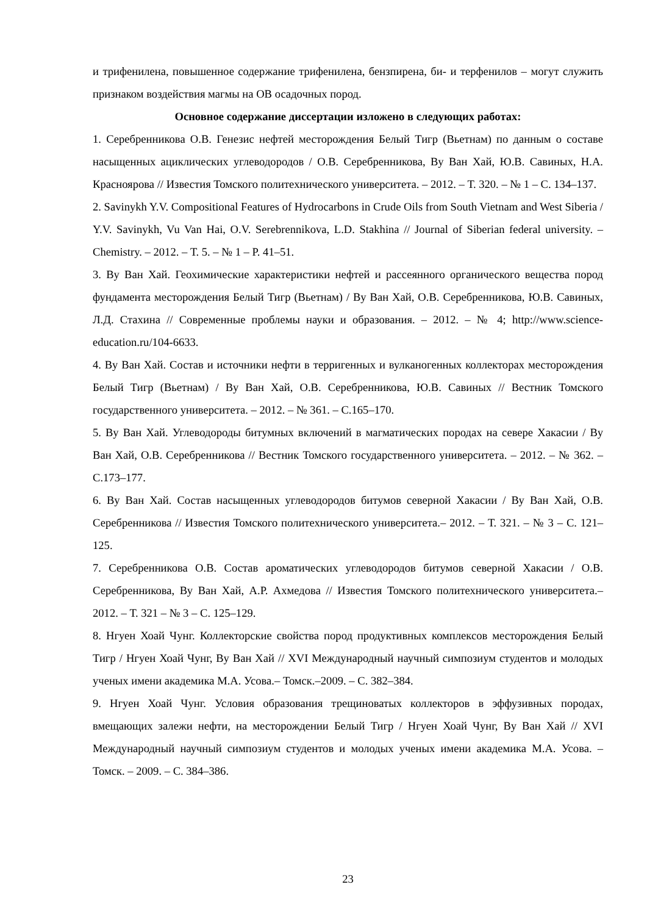и трифенилена, повышенное содержание трифенилена, бензпирена, би- и терфенилов – могут служить признаком воздействия магмы на ОВ осадочных пород.
Основное содержание диссертации изложено в следующих работах:
1. Серебренникова О.В. Генезис нефтей месторождения Белый Тигр (Вьетнам) по данным о составе насыщенных ациклических углеводородов / О.В. Серебренникова, Ву Ван Хай, Ю.В. Савиных, Н.А. Красноярова // Известия Томского политехнического университета. – 2012. – Т. 320. – № 1 – С. 134–137.
2. Savinykh Y.V. Compositional Features of Hydrocarbons in Crude Oils from South Vietnam and West Siberia / Y.V. Savinykh, Vu Van Hai, O.V. Serebrennikova, L.D. Stakhina // Journal of Siberian federal university. – Chemistry. – 2012. – Т. 5. – № 1 – P. 41–51.
3. Ву Ван Хай. Геохимические характеристики нефтей и рассеянного органического вещества пород фундамента месторождения Белый Тигр (Вьетнам) / Ву Ван Хай, О.В. Серебренникова, Ю.В. Савиных, Л.Д. Стахина // Современные проблемы науки и образования. – 2012. – № 4; http://www.science-education.ru/104-6633.
4. Ву Ван Хай. Состав и источники нефти в терригенных и вулканогенных коллекторах месторождения Белый Тигр (Вьетнам) / Ву Ван Хай, О.В. Серебренникова, Ю.В. Савиных // Вестник Томского государственного университета. – 2012. – № 361. – С.165–170.
5. Ву Ван Хай. Углеводороды битумных включений в магматических породах на севере Хакасии / Ву Ван Хай, О.В. Серебренникова // Вестник Томского государственного университета. – 2012. – № 362. – С.173–177.
6. Ву Ван Хай. Состав насыщенных углеводородов битумов северной Хакасии / Ву Ван Хай, О.В. Серебренникова // Известия Томского политехнического университета.– 2012. – Т. 321. – № 3 – С. 121–125.
7. Серебренникова О.В. Состав ароматических углеводородов битумов северной Хакасии / О.В. Серебренникова, Ву Ван Хай, А.Р. Ахмедова // Известия Томского политехнического университета.– 2012. – Т. 321 – № 3 – С. 125–129.
8. Нгуен Хоай Чунг. Коллекторские свойства пород продуктивных комплексов месторождения Белый Тигр / Нгуен Хоай Чунг, Ву Ван Хай // XVI Международный научный симпозиум студентов и молодых ученых имени академика М.А. Усова.– Томск.–2009. – С. 382–384.
9. Нгуен Хоай Чунг. Условия образования трещиноватых коллекторов в эффузивных породах, вмещающих залежи нефти, на месторождении Белый Тигр / Нгуен Хоай Чунг, Ву Ван Хай // XVI Международный научный симпозиум студентов и молодых ученых имени академика М.А. Усова. – Томск. – 2009. – С. 384–386.
23